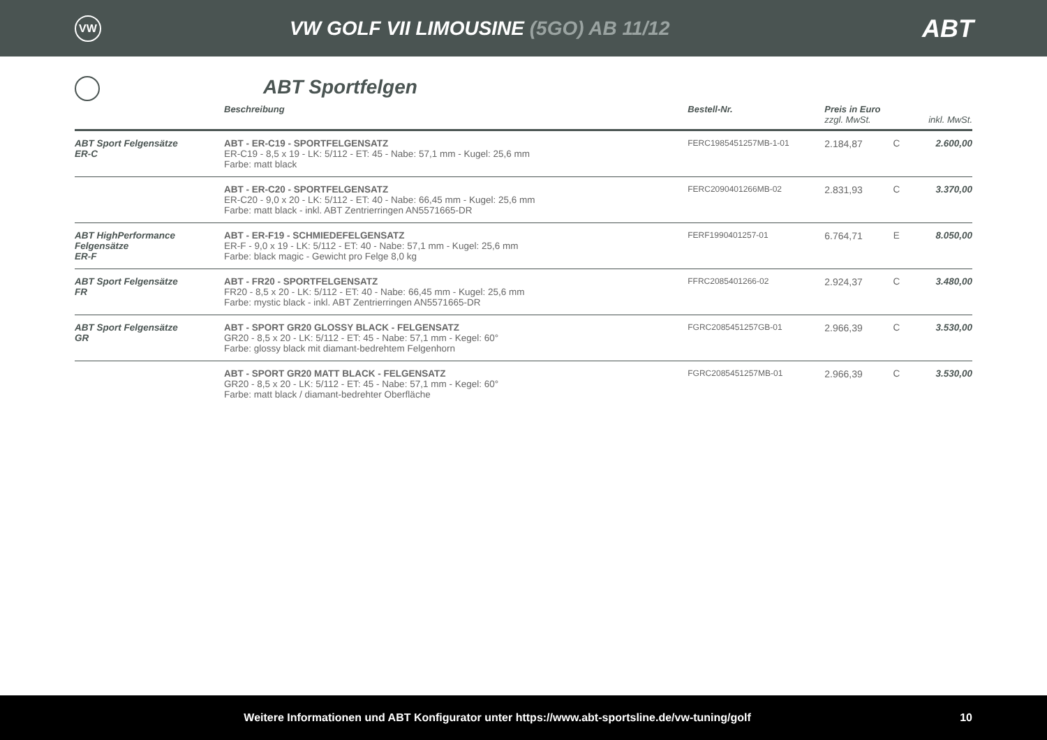VW
VW GOLF VII LIMOUSINE (5GO) AB 11/12
ABT
ABT Sportfelgen
| | Beschreibung | Bestell-Nr. | Preis in Euro zzgl. MwSt. | | inkl. MwSt. |
| --- | --- | --- | --- | --- | --- |
| ABT Sport Felgensätze ER-C | ABT - ER-C19 - SPORTFELGENSATZ ER-C19 - 8,5 x 19 - LK: 5/112 - ET: 45 - Nabe: 57,1 mm - Kugel: 25,6 mm Farbe: matt black | FERC1985451257MB-1-01 | 2.184,87 | C | 2.600,00 |
| | ABT - ER-C20 - SPORTFELGENSATZ ER-C20 - 9,0 x 20 - LK: 5/112 - ET: 40 - Nabe: 66,45 mm - Kugel: 25,6 mm Farbe: matt black - inkl. ABT Zentrierringen AN5571665-DR | FERC2090401266MB-02 | 2.831,93 | C | 3.370,00 |
| ABT HighPerformance Felgensätze ER-F | ABT - ER-F19 - SCHMIEDEFELGENSATZ ER-F - 9,0 x 19 - LK: 5/112 - ET: 40 - Nabe: 57,1 mm - Kugel: 25,6 mm Farbe: black magic - Gewicht pro Felge 8,0 kg | FERF1990401257-01 | 6.764,71 | E | 8.050,00 |
| ABT Sport Felgensätze FR | ABT - FR20 - SPORTFELGENSATZ FR20 - 8,5 x 20 - LK: 5/112 - ET: 40 - Nabe: 66,45 mm - Kugel: 25,6 mm Farbe: mystic black - inkl. ABT Zentrierringen AN5571665-DR | FFRC2085401266-02 | 2.924,37 | C | 3.480,00 |
| ABT Sport Felgensätze GR | ABT - SPORT GR20 GLOSSY BLACK - FELGENSATZ GR20 - 8,5 x 20 - LK: 5/112 - ET: 45 - Nabe: 57,1 mm - Kegel: 60° Farbe: glossy black mit diamant-bedrehtem Felgenhorn | FGRC2085451257GB-01 | 2.966,39 | C | 3.530,00 |
| | ABT - SPORT GR20 MATT BLACK - FELGENSATZ GR20 - 8,5 x 20 - LK: 5/112 - ET: 45 - Nabe: 57,1 mm - Kegel: 60° Farbe: matt black / diamant-bedrehter Oberfläche | FGRC2085451257MB-01 | 2.966,39 | C | 3.530,00 |
Weitere Informationen und ABT Konfigurator unter https://www.abt-sportsline.de/vw-tuning/golf
10